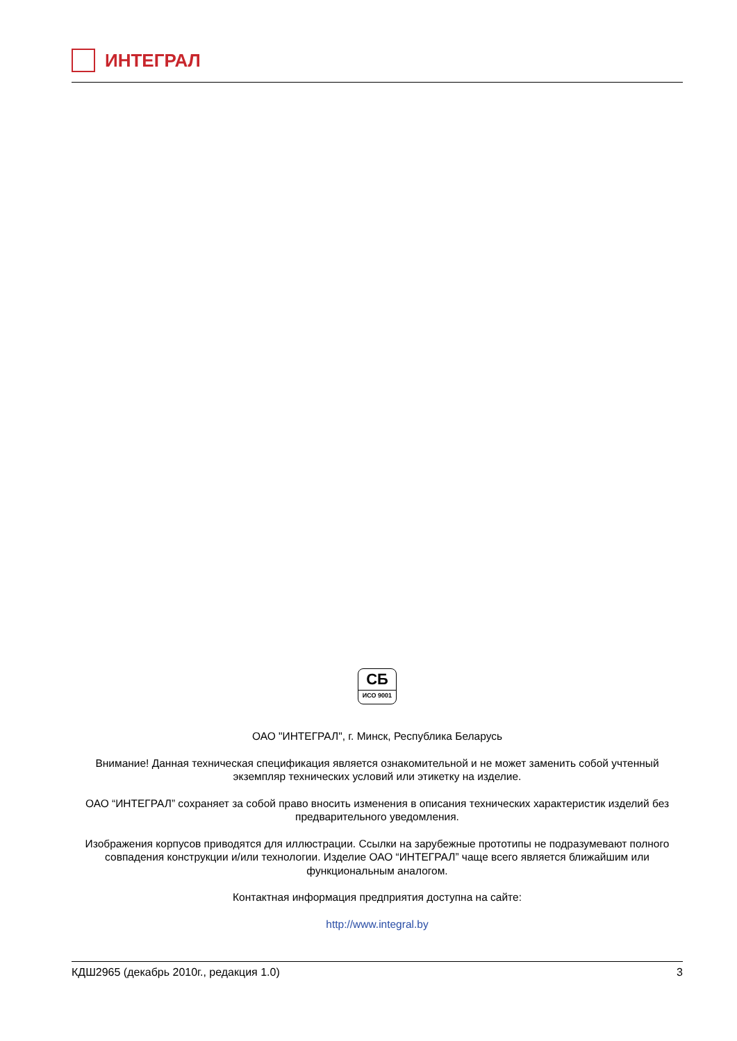ИНТЕГРАЛ
СБ
ИСО 9001
ОАО "ИНТЕГРАЛ", г. Минск, Республика Беларусь
Внимание! Данная техническая спецификация является ознакомительной и не может заменить собой учтенный экземпляр технических условий или этикетку на изделие.
ОАО “ИНТЕГРАЛ” сохраняет за собой право вносить изменения в описания технических характеристик изделий без предварительного уведомления.
Изображения корпусов приводятся для иллюстрации. Ссылки на зарубежные прототипы не подразумевают полного совпадения конструкции и/или технологии. Изделие ОАО “ИНТЕГРАЛ” чаще всего является ближайшим или функциональным аналогом.
Контактная информация предприятия доступна на сайте:
http://www.integral.by
КДШ2965 (декабрь 2010г., редакция 1.0) 3